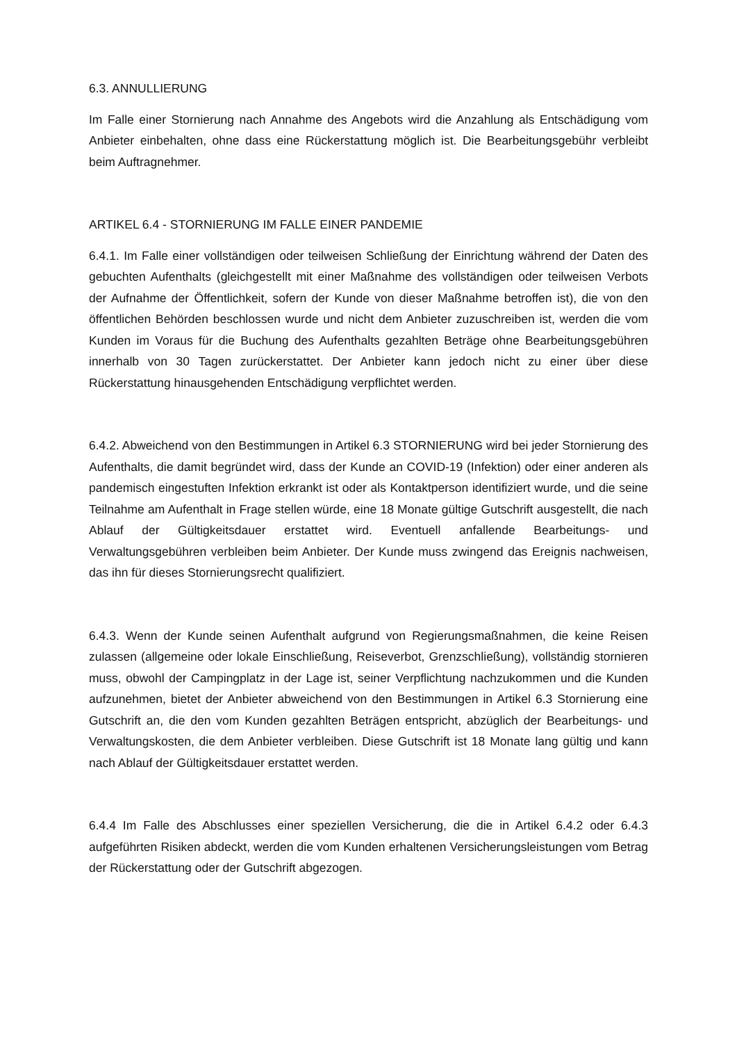6.3. ANNULLIERUNG
Im Falle einer Stornierung nach Annahme des Angebots wird die Anzahlung als Entschädigung vom Anbieter einbehalten, ohne dass eine Rückerstattung möglich ist. Die Bearbeitungsgebühr verbleibt beim Auftragnehmer.
ARTIKEL 6.4 - STORNIERUNG IM FALLE EINER PANDEMIE
6.4.1. Im Falle einer vollständigen oder teilweisen Schließung der Einrichtung während der Daten des gebuchten Aufenthalts (gleichgestellt mit einer Maßnahme des vollständigen oder teilweisen Verbots der Aufnahme der Öffentlichkeit, sofern der Kunde von dieser Maßnahme betroffen ist), die von den öffentlichen Behörden beschlossen wurde und nicht dem Anbieter zuzuschreiben ist, werden die vom Kunden im Voraus für die Buchung des Aufenthalts gezahlten Beträge ohne Bearbeitungsgebühren innerhalb von 30 Tagen zurückerstattet. Der Anbieter kann jedoch nicht zu einer über diese Rückerstattung hinausgehenden Entschädigung verpflichtet werden.
6.4.2. Abweichend von den Bestimmungen in Artikel 6.3 STORNIERUNG wird bei jeder Stornierung des Aufenthalts, die damit begründet wird, dass der Kunde an COVID-19 (Infektion) oder einer anderen als pandemisch eingestuften Infektion erkrankt ist oder als Kontaktperson identifiziert wurde, und die seine Teilnahme am Aufenthalt in Frage stellen würde, eine 18 Monate gültige Gutschrift ausgestellt, die nach Ablauf der Gültigkeitsdauer erstattet wird. Eventuell anfallende Bearbeitungs- und Verwaltungsgebühren verbleiben beim Anbieter. Der Kunde muss zwingend das Ereignis nachweisen, das ihn für dieses Stornierungsrecht qualifiziert.
6.4.3. Wenn der Kunde seinen Aufenthalt aufgrund von Regierungsmaßnahmen, die keine Reisen zulassen (allgemeine oder lokale Einschließung, Reiseverbot, Grenzschließung), vollständig stornieren muss, obwohl der Campingplatz in der Lage ist, seiner Verpflichtung nachzukommen und die Kunden aufzunehmen, bietet der Anbieter abweichend von den Bestimmungen in Artikel 6.3 Stornierung eine Gutschrift an, die den vom Kunden gezahlten Beträgen entspricht, abzüglich der Bearbeitungs- und Verwaltungskosten, die dem Anbieter verbleiben. Diese Gutschrift ist 18 Monate lang gültig und kann nach Ablauf der Gültigkeitsdauer erstattet werden.
6.4.4 Im Falle des Abschlusses einer speziellen Versicherung, die die in Artikel 6.4.2 oder 6.4.3 aufgeführten Risiken abdeckt, werden die vom Kunden erhaltenen Versicherungsleistungen vom Betrag der Rückerstattung oder der Gutschrift abgezogen.